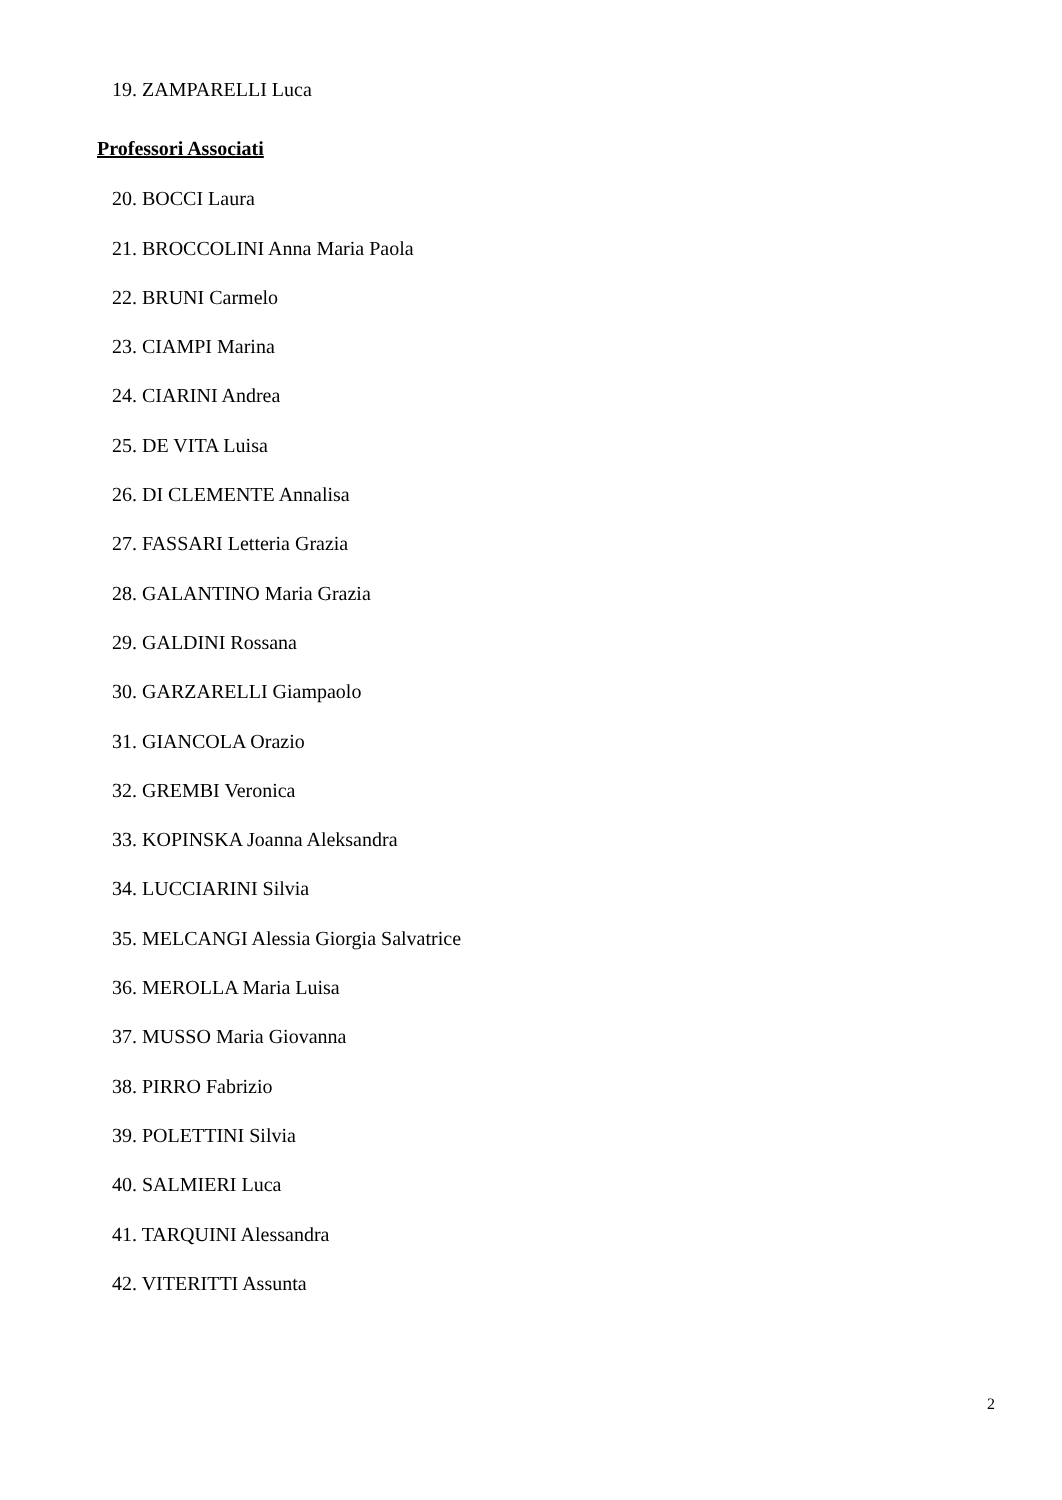19. ZAMPARELLI Luca
Professori Associati
20. BOCCI Laura
21. BROCCOLINI Anna Maria Paola
22. BRUNI Carmelo
23. CIAMPI Marina
24. CIARINI Andrea
25. DE VITA Luisa
26. DI CLEMENTE Annalisa
27. FASSARI Letteria Grazia
28. GALANTINO Maria Grazia
29. GALDINI Rossana
30. GARZARELLI Giampaolo
31. GIANCOLA Orazio
32. GREMBI Veronica
33. KOPINSKA Joanna Aleksandra
34. LUCCIARINI Silvia
35. MELCANGI Alessia Giorgia Salvatrice
36. MEROLLA Maria Luisa
37. MUSSO Maria Giovanna
38. PIRRO Fabrizio
39. POLETTINI Silvia
40. SALMIERI Luca
41. TARQUINI Alessandra
42. VITERITTI Assunta
2